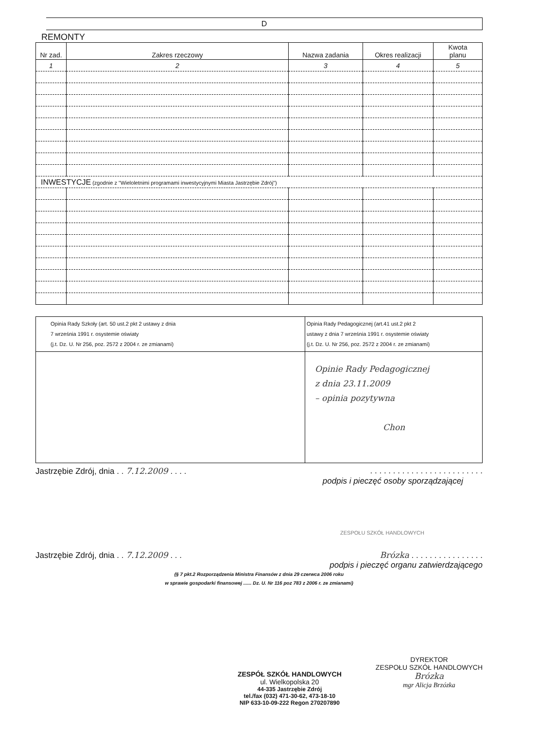D
REMONTY
| Nr zad. | Zakres rzeczowy | Nazwa zadania | Okres realizacji | Kwota planu |
| --- | --- | --- | --- | --- |
| 1 | 2 | 3 | 4 | 5 |
| INWESTYCJE (zgodnie z "Wieloletnimi programami inwestycyjnymi Miasta Jastrzębie Zdrój") | | | | |
| Opinia Rady Szkoły (art. 50 ust.2 pkt 2 ustawy z dnia 7 września 1991 r. osystemie oświaty (j.t. Dz. U. Nr 256, poz. 2572 z 2004 r. ze zmianami) | Opinia Rady Pedagogicznej (art.41 ust.2 pkt 2 ustawy z dnia 7 września 1991 r. osystemie oświaty (j.t. Dz. U. Nr 256, poz. 2572 z 2004 r. ze zmianami) |
| | Opinie Rady Pedagogicznej z dnia 23.11.2009 – opinia pozytywna Chon |
Jastrzębie Zdrój, dnia . . 7.12.2009 . . . .. . . . . . . . . . . . . . . . . . . . . . . . .
podpis i pieczęć osoby sporządzającej
ZESPOŁU SZKÓŁ HANDLOWYCH
Jastrzębie Zdrój, dnia . . 7.12.2009 . . . Brózka . . . . . . . . . . . . . . . .
podpis i pieczęć organu zatwierdzającego
(§ 7 pkt.2 Rozporządzenia Ministra Finansów z dnia 29 czerwca 2006 roku
w sprawie gospodarki finansowej ...... Dz. U. Nr 116 poz 783 z 2006 r. ze zmianami)
ZESPÓŁ SZKÓŁ HANDLOWYCH
ul. Wielkopolska 20
44-335 Jastrzębie Zdrój
tel./fax (032) 471-30-62, 473-18-10
NIP 633-10-09-222 Regon 270207890
DYREKTOR
ZESPOŁU SZKÓŁ HANDLOWYCH
Brózka
mgr Alicja Brzózka